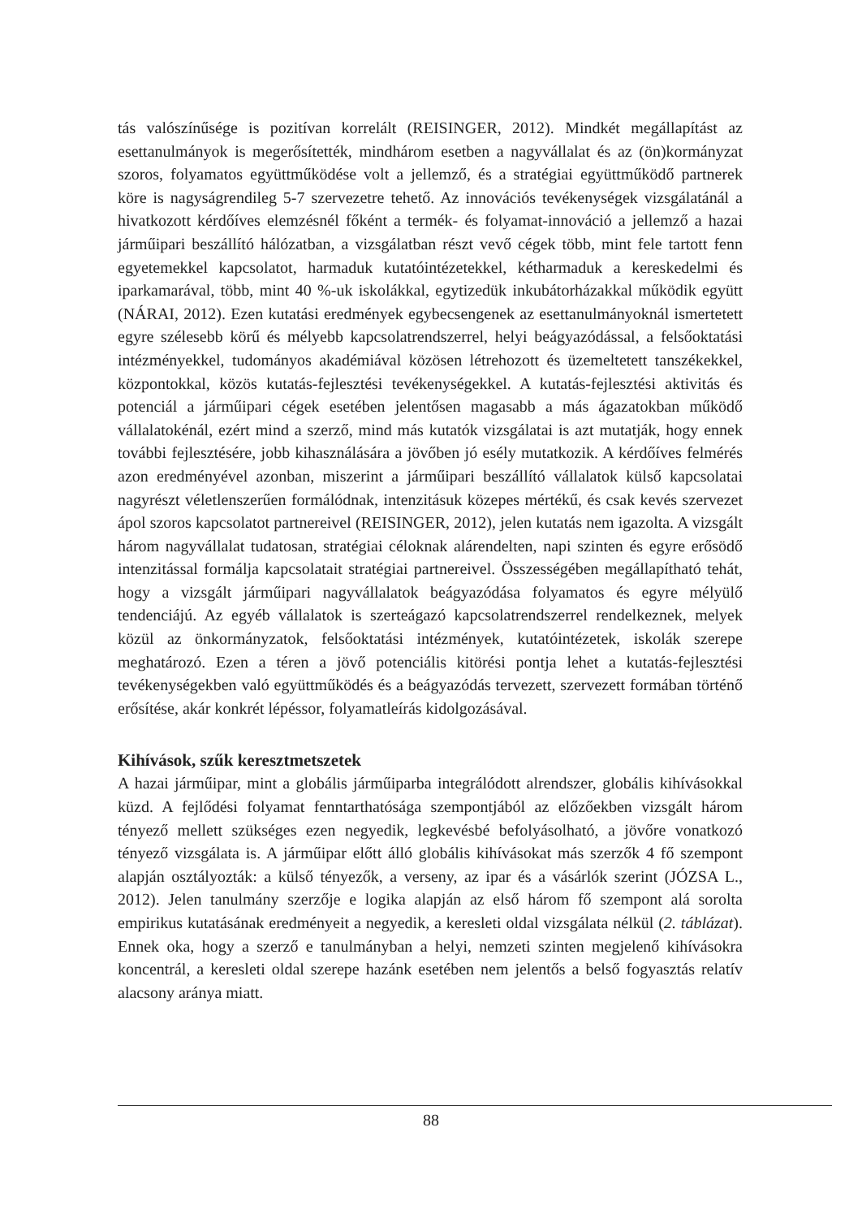tás valószínűsége is pozitívan korrelált (REISINGER, 2012). Mindkét megállapítást az esettanulmányok is megerősítették, mindhárom esetben a nagyvállalat és az (ön)kormányzat szoros, folyamatos együttműködése volt a jellemző, és a stratégiai együttműködő partnerek köre is nagyságrendileg 5-7 szervezetre tehető. Az innovációs tevékenységek vizsgálatánál a hivatkozott kérdőíves elemzésnél főként a termék- és folyamat-innováció a jellemző a hazai járműipari beszállító hálózatban, a vizsgálatban részt vevő cégek több, mint fele tartott fenn egyetemekkel kapcsolatot, harmaduk kutatóintézetekkel, kétharmaduk a kereskedelmi és iparkamarával, több, mint 40 %-uk iskolákkal, egytizedük inkubátorházakkal működik együtt (NÁRAI, 2012). Ezen kutatási eredmények egybecsengenek az esettanulmányoknál ismertetett egyre szélesebb körű és mélyebb kapcsolatrendszerrel, helyi beágyazódással, a felsőoktatási intézményekkel, tudományos akadémiával közösen létrehozott és üzemeltetett tanszékekkel, központokkal, közös kutatás-fejlesztési tevékenységekkel. A kutatás-fejlesztési aktivitás és potenciál a járműipari cégek esetében jelentősen magasabb a más ágazatokban működő vállalatokénál, ezért mind a szerző, mind más kutatók vizsgálatai is azt mutatják, hogy ennek további fejlesztésére, jobb kihasználására a jövőben jó esély mutatkozik. A kérdőíves felmérés azon eredményével azonban, miszerint a járműipari beszállító vállalatok külső kapcsolatai nagyrészt véletlenszerűen formálódnak, intenzitásuk közepes mértékű, és csak kevés szervezet ápol szoros kapcsolatot partnereivel (REISINGER, 2012), jelen kutatás nem igazolta. A vizsgált három nagyvállalat tudatosan, stratégiai céloknak alárendelten, napi szinten és egyre erősödő intenzitással formálja kapcsolatait stratégiai partnereivel. Összességében megállapítható tehát, hogy a vizsgált járműipari nagyvállalatok beágyazódása folyamatos és egyre mélyülő tendenciájú. Az egyéb vállalatok is szerteágazó kapcsolatrendszerrel rendelkeznek, melyek közül az önkormányzatok, felsőoktatási intézmények, kutatóintézetek, iskolák szerepe meghatározó. Ezen a téren a jövő potenciális kitörési pontja lehet a kutatás-fejlesztési tevékenységekben való együttműködés és a beágyazódás tervezett, szervezett formában történő erősítése, akár konkrét lépéssor, folyamatleírás kidolgozásával.
Kihívások, szűk keresztmetszetek
A hazai járműipar, mint a globális járműiparba integrálódott alrendszer, globális kihívásokkal küzd. A fejlődési folyamat fenntarthatósága szempontjából az előzőekben vizsgált három tényező mellett szükséges ezen negyedik, legkevésbé befolyásolható, a jövőre vonatkozó tényező vizsgálata is. A járműipar előtt álló globális kihívásokat más szerzők 4 fő szempont alapján osztályozták: a külső tényezők, a verseny, az ipar és a vásárlók szerint (JÓZSA L., 2012). Jelen tanulmány szerzője e logika alapján az első három fő szempont alá sorolta empirikus kutatásának eredményeit a negyedik, a keresleti oldal vizsgálata nélkül (2. táblázat). Ennek oka, hogy a szerző e tanulmányban a helyi, nemzeti szinten megjelenő kihívásokra koncentrál, a keresleti oldal szerepe hazánk esetében nem jelentős a belső fogyasztás relatív alacsony aránya miatt.
88